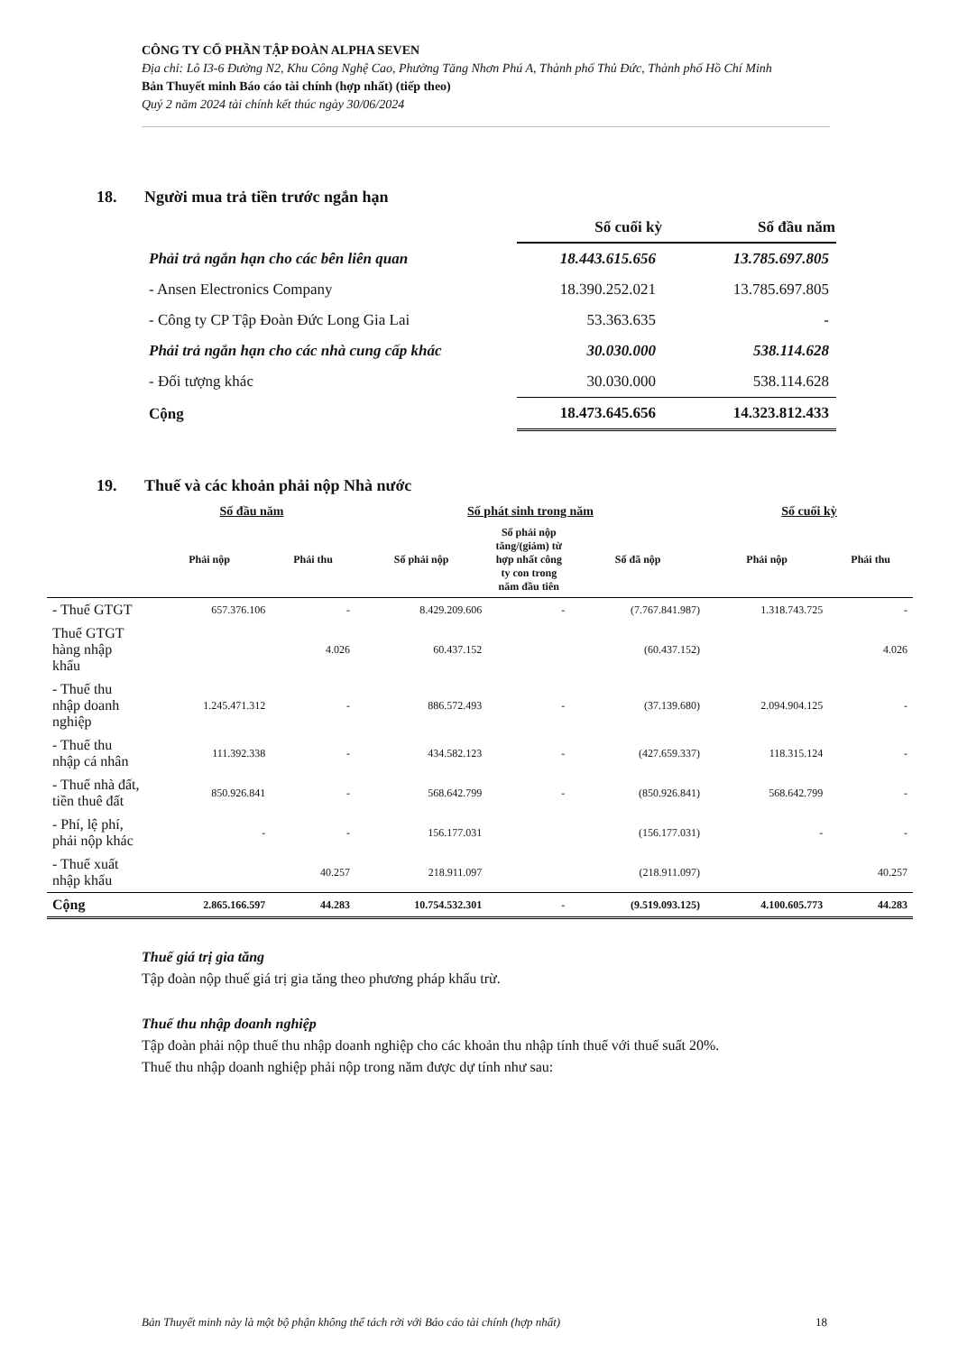CÔNG TY CỔ PHẦN TẬP ĐOÀN ALPHA SEVEN
Địa chỉ: Lô I3-6 Đường N2, Khu Công Nghệ Cao, Phường Tăng Nhơn Phú A, Thành phố Thủ Đức, Thành phố Hồ Chí Minh
Bản Thuyết minh Báo cáo tài chính (hợp nhất) (tiếp theo)
Quý 2 năm 2024 tài chính kết thúc ngày 30/06/2024
18. Người mua trả tiền trước ngắn hạn
| | Số cuối kỳ | Số đầu năm |
| Phải trả ngắn hạn cho các bên liên quan | 18.443.615.656 | 13.785.697.805 |
| - Ansen Electronics Company | 18.390.252.021 | 13.785.697.805 |
| - Công ty CP Tập Đoàn Đức Long Gia Lai | 53.363.635 | - |
| Phải trả ngắn hạn cho các nhà cung cấp khác | 30.030.000 | 538.114.628 |
| - Đối tượng khác | 30.030.000 | 538.114.628 |
| Cộng | 18.473.645.656 | 14.323.812.433 |
19. Thuế và các khoản phải nộp Nhà nước
| | Số đầu năm | | Số phát sinh trong năm | | | Số cuối kỳ | |
| --- | --- | --- | --- | --- | --- | --- | --- |
| | Phải nộp | Phải thu | Số phải nộp | Số phải nộp tăng/(giảm) từ hợp nhất công ty con trong năm đầu tiên | Số đã nộp | Phải nộp | Phải thu |
| - Thuế GTGT | 657.376.106 | - | 8.429.209.606 | - | (7.767.841.987) | 1.318.743.725 | - |
| Thuế GTGT hàng nhập khẩu | | 4.026 | 60.437.152 | | (60.437.152) | | 4.026 |
| - Thuế thu nhập doanh nghiệp | 1.245.471.312 | - | 886.572.493 | - | (37.139.680) | 2.094.904.125 | - |
| - Thuế thu nhập cá nhân | 111.392.338 | - | 434.582.123 | - | (427.659.337) | 118.315.124 | - |
| - Thuế nhà đất, tiền thuê đất | 850.926.841 | - | 568.642.799 | - | (850.926.841) | 568.642.799 | - |
| - Phí, lệ phí, phải nộp khác | - | - | 156.177.031 | | (156.177.031) | - | - |
| - Thuế xuất nhập khẩu | | 40.257 | 218.911.097 | | (218.911.097) | | 40.257 |
| Cộng | 2.865.166.597 | 44.283 | 10.754.532.301 | - | (9.519.093.125) | 4.100.605.773 | 44.283 |
Thuế giá trị gia tăng
Tập đoàn nộp thuế giá trị gia tăng theo phương pháp khấu trừ.
Thuế thu nhập doanh nghiệp
Tập đoàn phải nộp thuế thu nhập doanh nghiệp cho các khoản thu nhập tính thuế với thuế suất 20%.
Thuế thu nhập doanh nghiệp phải nộp trong năm được dự tính như sau:
Bản Thuyết minh này là một bộ phận không thể tách rời với Báo cáo tài chính (hợp nhất) 18